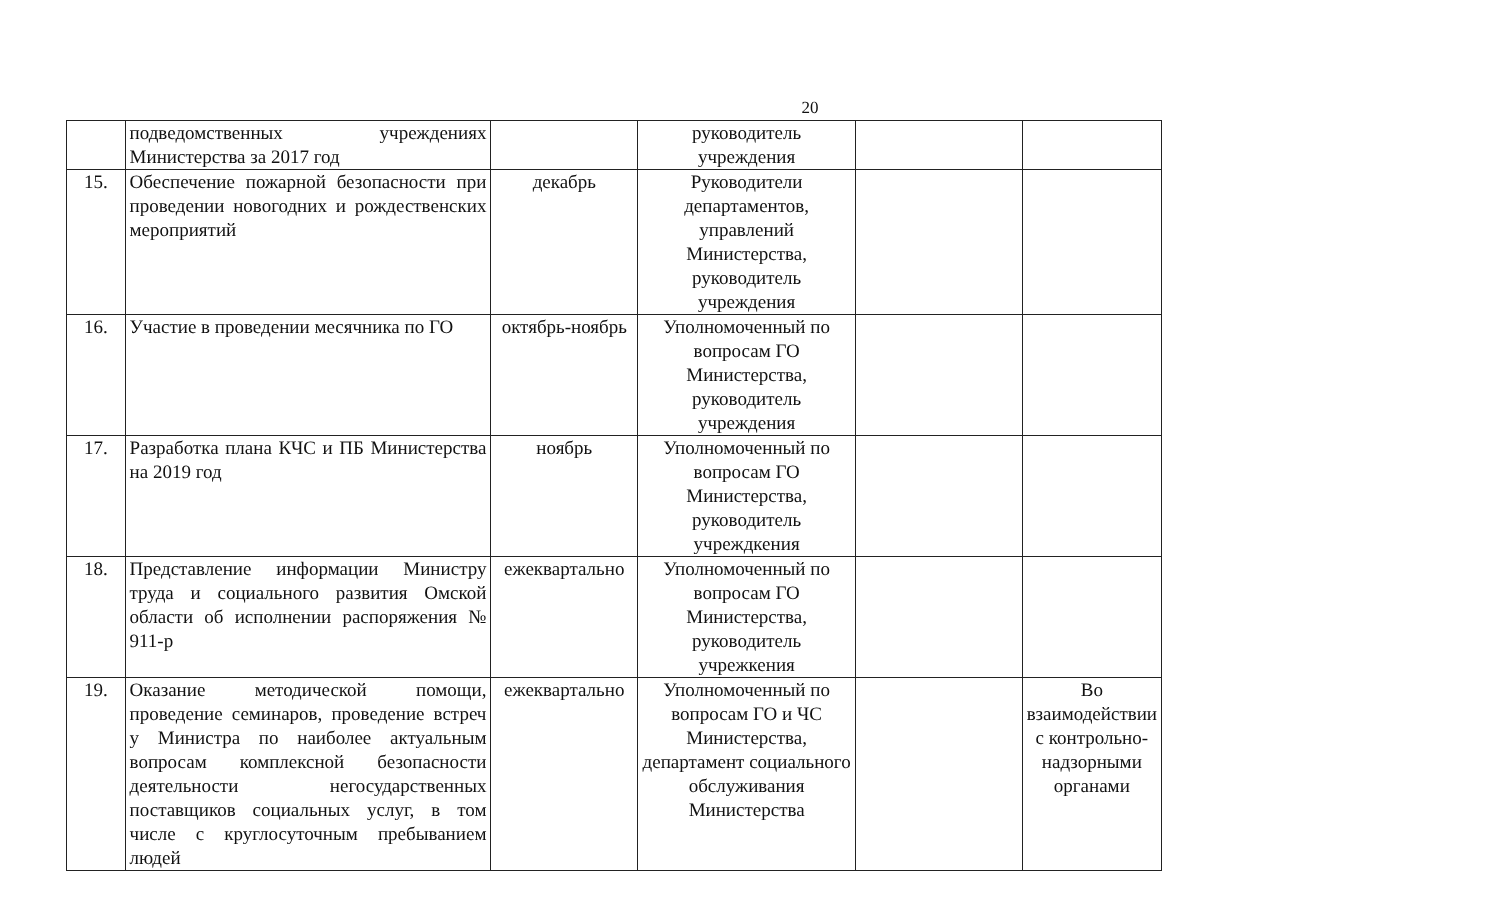20
| | подведомственных учреждениях Министерства за 2017 год | | руководитель учреждения | | |
| 15. | Обеспечение пожарной безопасности при проведении новогодних и рождественских мероприятий | декабрь | Руководители департаментов, управлений Министерства, руководитель учреждения | | |
| 16. | Участие в проведении месячника по ГО | октябрь-ноябрь | Уполномоченный по вопросам ГО Министерства, руководитель учреждения | | |
| 17. | Разработка плана КЧС и ПБ Министерства на 2019 год | ноябрь | Уполномоченный по вопросам ГО Министерства, руководитель учреждкения | | |
| 18. | Представление информации Министру труда и социального развития Омской области об исполнении распоряжения № 911-р | ежеквартально | Уполномоченный по вопросам ГО Министерства, руководитель учрежкения | | |
| 19. | Оказание методической помощи, проведение семинаров, проведение встреч у Министра по наиболее актуальным вопросам комплексной безопасности деятельности негосударственных поставщиков социальных услуг, в том числе с круглосуточным пребыванием людей | ежеквартально | Уполномоченный по вопросам ГО и ЧС Министерства, департамент социального обслуживания Министерства | | Во взаимодействии с контрольно-надзорными органами |